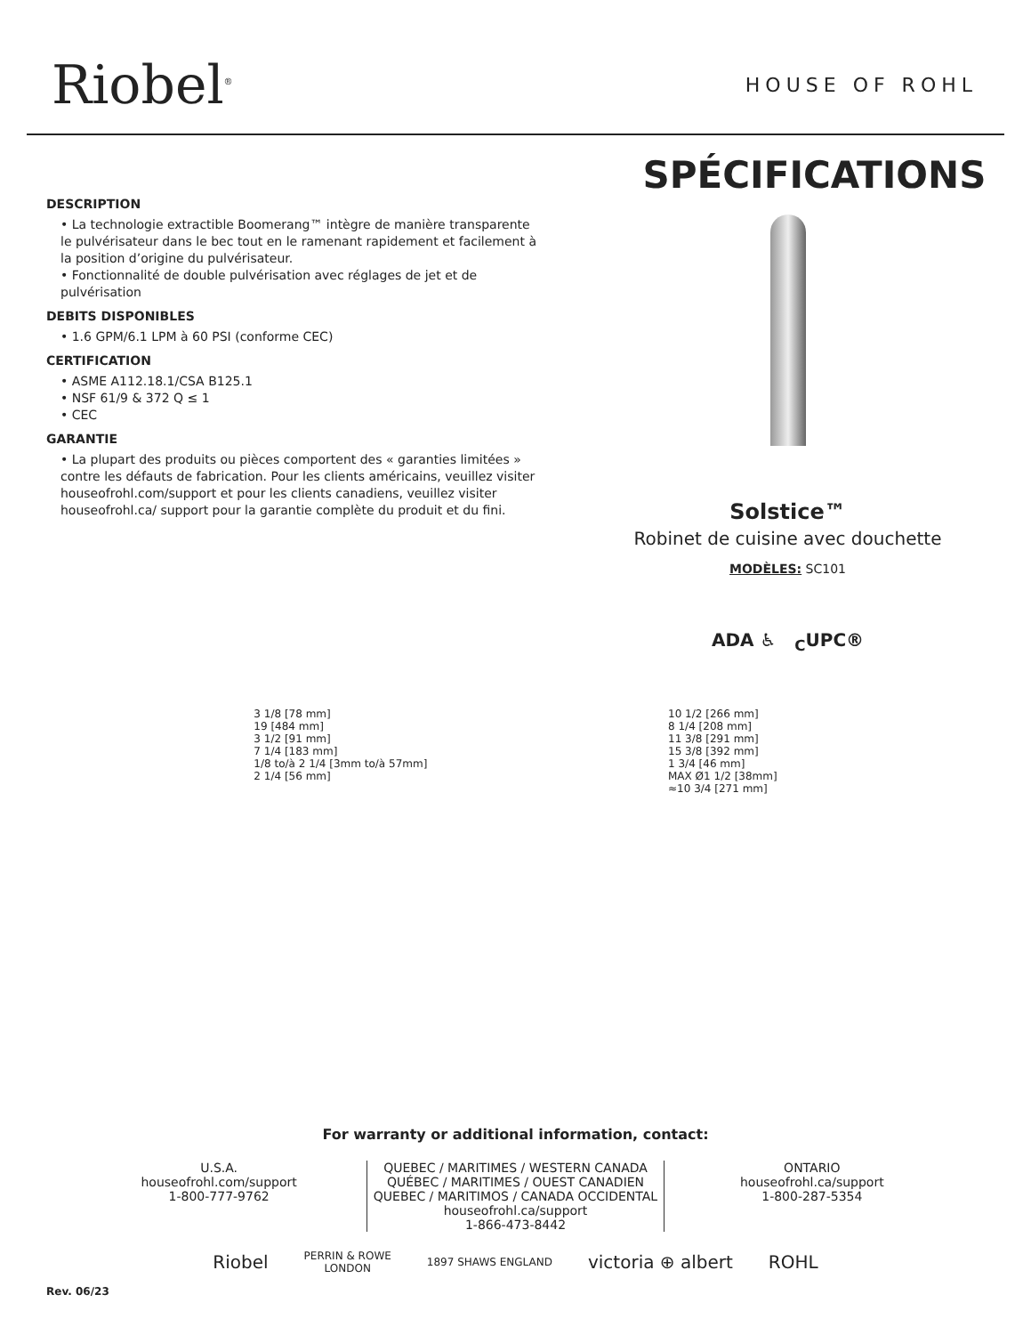Riobel<sup>®</sup>
HOUSE OF ROHL
DESCRIPTION
• La technologie extractible Boomerang™ intègre de manière transparente le pulvérisateur dans le bec tout en le ramenant rapidement et facilement à la position d’origine du pulvérisateur.
• Fonctionnalité de double pulvérisation avec réglages de jet et de pulvérisation
DEBITS DISPONIBLES
• 1.6 GPM/6.1 LPM à 60 PSI (conforme CEC)
CERTIFICATION
• ASME A112.18.1/CSA B125.1
• NSF 61/9 & 372 Q ≤ 1
• CEC
GARANTIE
• La plupart des produits ou pièces comportent des « garanties limitées » contre les défauts de fabrication. Pour les clients américains, veuillez visiter houseofrohl.com/support et pour les clients canadiens, veuillez visiter houseofrohl.ca/ support pour la garantie complète du produit et du fini.
SPÉCIFICATIONS
Solstice™
Robinet de cuisine avec douchette
MODÈLES: SC101
ADA ♿ <sub>C</sub>UPC®
3 1/8 [78 mm]
19 [484 mm]
3 1/2 [91 mm]
7 1/4 [183 mm]
1/8 to/à 2 1/4 [3mm to/à 57mm]
2 1/4 [56 mm]
10 1/2 [266 mm]
8 1/4 [208 mm]
11 3/8 [291 mm]
15 3/8 [392 mm]
1 3/4 [46 mm]
MAX Ø1 1/2 [38mm]
≈10 3/4 [271 mm]
For warranty or additional information, contact:
U.S.A.
houseofrohl.com/support
1-800-777-9762
QUEBEC / MARITIMES / WESTERN CANADA
QUÉBEC / MARITIMES / OUEST CANADIEN
QUEBEC / MARITIMOS / CANADA OCCIDENTAL
houseofrohl.ca/support
1-866-473-8442
ONTARIO
houseofrohl.ca/support
1-800-287-5354
Riobel PERRIN & ROWE
LONDON 1897 SHAWS ENGLAND victoria ⊕ albert ROHL
Rev. 06/23